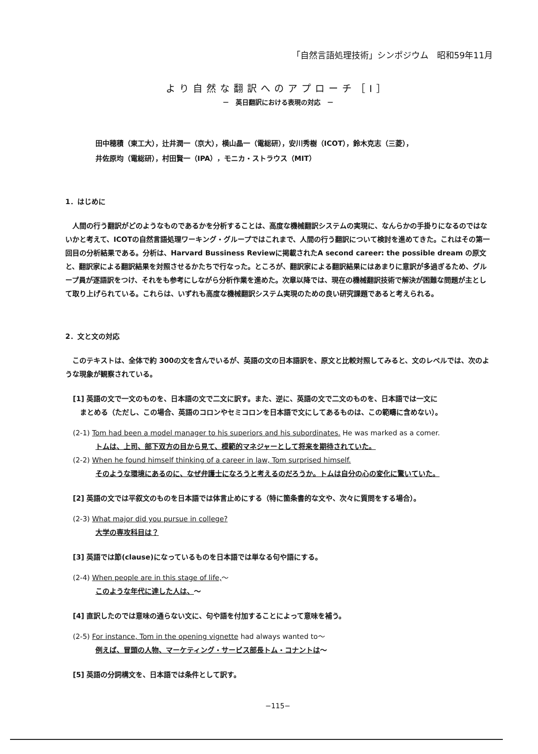「自然言語処理技術」シンポジウム　昭和59年11月
より自然な翻訳へのアプローチ［I］
－　英日翻訳における表現の対応　－
田中穂積（東工大），辻井潤一（京大），横山晶一（電総研），安川秀樹（ICOT），鈴木克志（三菱），
井佐原均（電総研），村田賢一（IPA），モニカ・ストラウス（MIT）
1．はじめに
人間の行う翻訳がどのようなものであるかを分析することは、高度な機械翻訳システムの実現に、なんらかの手掛りになるのではないかと考えて、ICOTの自然言語処理ワーキング・グループではこれまで、人間の行う翻訳について検討を進めてきた。これはその第一回目の分析結果である。分析は、Harvard Bussiness Reviewに掲載されたA second career: the possible dream の原文と、翻訳家による翻訳結果を対照させるかたちで行なった。ところが、翻訳家による翻訳結果にはあまりに意訳が多過ぎるため、グループ員が逐語訳をつけ、それをも参考にしながら分析作業を進めた。次章以降では、現在の機械翻訳技術で解決が困難な問題が主として取り上げられている。これらは、いずれも高度な機械翻訳システム実現のための良い研究課題であると考えられる。
2．文と文の対応
このテキストは、全体で約 300の文を含んでいるが、英語の文の日本語訳を、原文と比較対照してみると、文のレベルでは、次のような現象が観察されている。
[1] 英語の文で一文のものを、日本語の文で二文に訳す。また、逆に、英語の文で二文のものを、日本語では一文に
　まとめる（ただし、この場合、英語のコロンやセミコロンを日本語で文にしてあるものは、この範疇に含めない）。
(2-1) Tom had been a model manager to his superiors and his subordinates. He was marked as a comer.
トムは、上司、部下双方の目から見て、模範的マネジャーとして将来を期待されていた。
(2-2) When he found himself thinking of a career in law, Tom surprised himself.
そのような環境にあるのに、なぜ弁護士になろうと考えるのだろうか。トムは自分の心の変化に驚いていた。
[2] 英語の文では平叙文のものを日本語では体言止めにする（特に箇条書的な文や、次々に質問をする場合）。
(2-3) What major did you pursue in college?
大学の専攻科目は？
[3] 英語では節(clause)になっているものを日本語では単なる句や語にする。
(2-4) When people are in this stage of life,～
このような年代に達した人は、～
[4] 直訳したのでは意味の通らない文に、句や語を付加することによって意味を補う。
(2-5) For instance, Tom in the opening vignette had always wanted to～
例えば、冒頭の人物、マーケティング・サービス部長トム・コナントは～
[5] 英語の分詞構文を、日本語では条件として訳す。
−115−